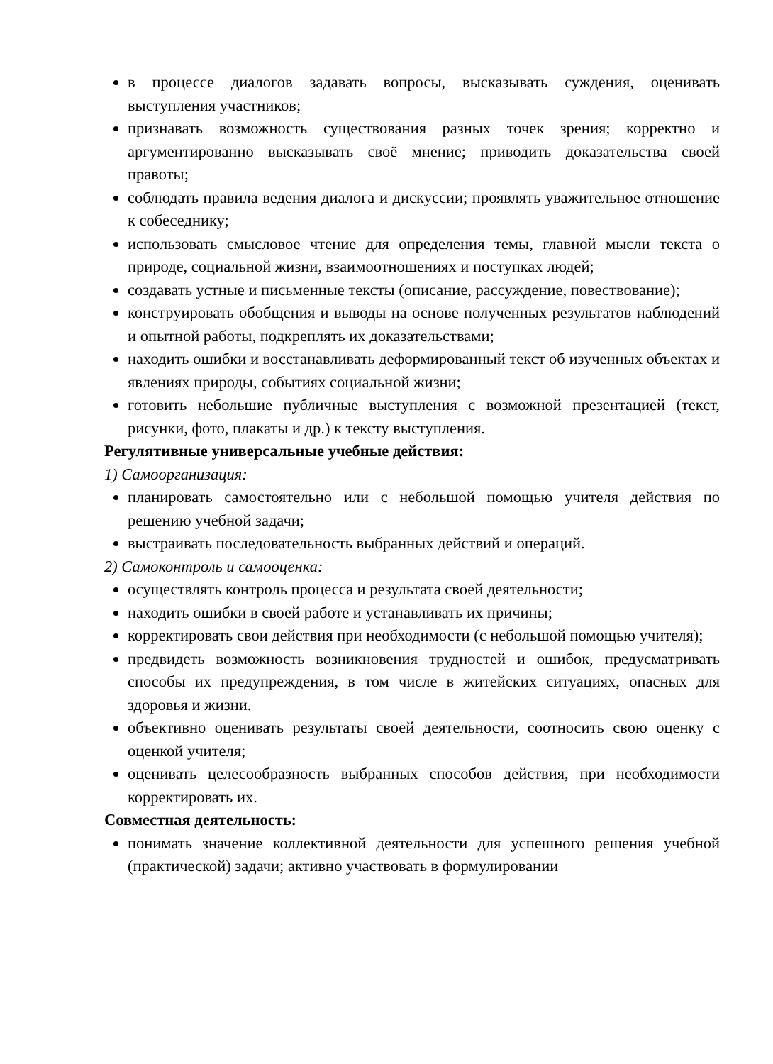в процессе диалогов задавать вопросы, высказывать суждения, оценивать выступления участников;
признавать возможность существования разных точек зрения; корректно и аргументированно высказывать своё мнение; приводить доказательства своей правоты;
соблюдать правила ведения диалога и дискуссии; проявлять уважительное отношение к собеседнику;
использовать смысловое чтение для определения темы, главной мысли текста о природе, социальной жизни, взаимоотношениях и поступках людей;
создавать устные и письменные тексты (описание, рассуждение, повествование);
конструировать обобщения и выводы на основе полученных результатов наблюдений и опытной работы, подкреплять их доказательствами;
находить ошибки и восстанавливать деформированный текст об изученных объектах и явлениях природы, событиях социальной жизни;
готовить небольшие публичные выступления с возможной презентацией (текст, рисунки, фото, плакаты и др.) к тексту выступления.
Регулятивные универсальные учебные действия:
1) Самоорганизация:
планировать самостоятельно или с небольшой помощью учителя действия по решению учебной задачи;
выстраивать последовательность выбранных действий и операций.
2) Самоконтроль и самооценка:
осуществлять контроль процесса и результата своей деятельности;
находить ошибки в своей работе и устанавливать их причины;
корректировать свои действия при необходимости (с небольшой помощью учителя);
предвидеть возможность возникновения трудностей и ошибок, предусматривать способы их предупреждения, в том числе в житейских ситуациях, опасных для здоровья и жизни.
объективно оценивать результаты своей деятельности, соотносить свою оценку с оценкой учителя;
оценивать целесообразность выбранных способов действия, при необходимости корректировать их.
Совместная деятельность:
понимать значение коллективной деятельности для успешного решения учебной (практической) задачи; активно участвовать в формулировании